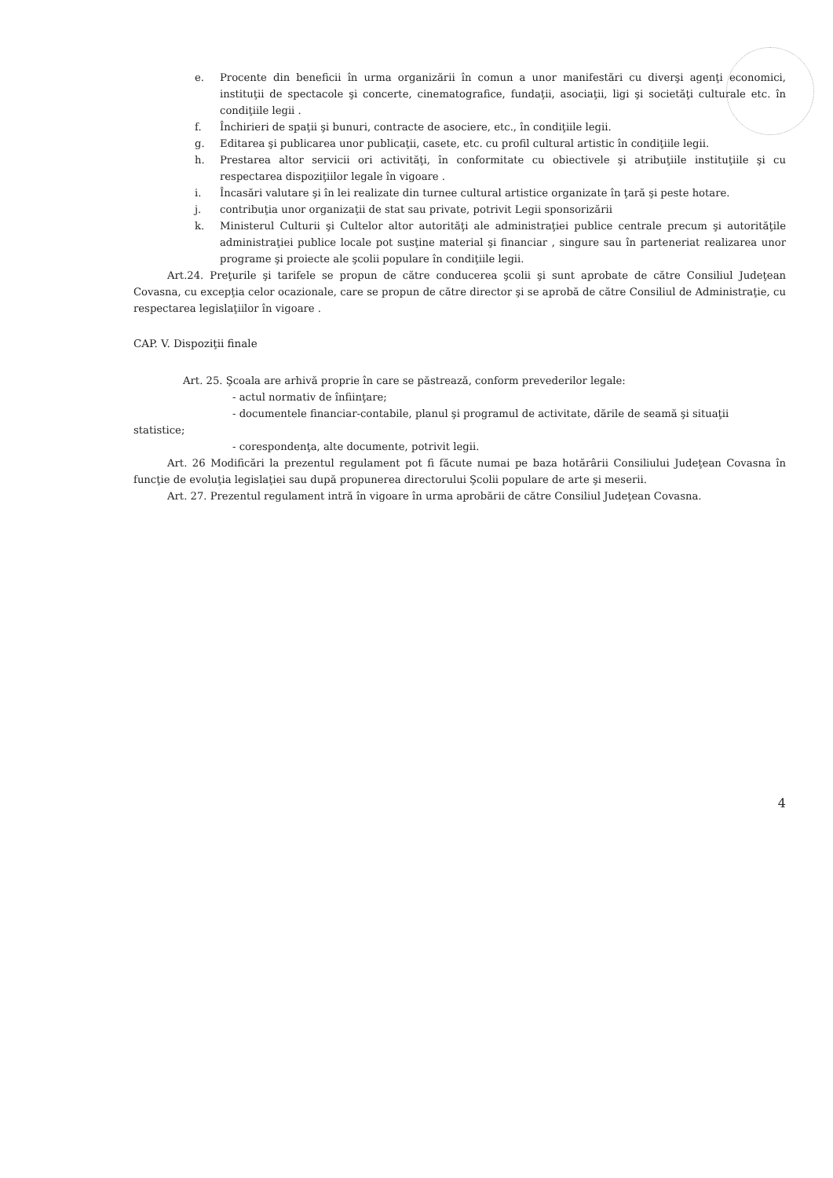e. Procente din beneficii în urma organizării în comun a unor manifestări cu diverşi agenţi economici, instituţii de spectacole şi concerte, cinematografice, fundaţii, asociaţii, ligi şi societăţi culturale etc. în condiţiile legii .
f. Închirieri de spaţii şi bunuri, contracte de asociere, etc., în condiţiile legii.
g. Editarea şi publicarea unor publicaţii, casete, etc. cu profil cultural artistic în condiţiile legii.
h. Prestarea altor servicii ori activităţi, în conformitate cu obiectivele şi atribuţiile instituţiile şi cu respectarea dispoziţiilor legale în vigoare .
i. Încasări valutare şi în lei realizate din turnee cultural artistice organizate în ţară şi peste hotare.
j. contribuţia unor organizaţii de stat sau private, potrivit Legii sponsorizării
k. Ministerul Culturii şi Cultelor altor autorităţi ale administraţiei publice centrale precum şi autorităţile administraţiei publice locale pot susţine material şi financiar , singure sau în parteneriat realizarea unor programe şi proiecte ale şcolii populare în condiţiile legii.
Art.24. Preţurile şi tarifele se propun de către conducerea şcolii şi sunt aprobate de către Consiliul Judeţean Covasna, cu excepţia celor ocazionale, care se propun de către director şi se aprobă de către Consiliul de Administraţie, cu respectarea legislaţiilor în vigoare .
CAP. V. Dispoziţii finale
Art. 25. Şcoala are arhivă proprie în care se păstrează, conform prevederilor legale:
- actul normativ de înfiinţare;
- documentele financiar-contabile, planul şi programul de activitate, dările de seamă şi situaţii
statistice;
- corespondenţa, alte documente, potrivit legii.
Art. 26 Modificări la prezentul regulament pot fi făcute numai pe baza hotărârii Consiliului Judeţean Covasna în funcţie de evoluţia legislaţiei sau după propunerea directorului Şcolii populare de arte şi meserii.
Art. 27. Prezentul regulament intră în vigoare în urma aprobării de către Consiliul Judeţean Covasna.
4